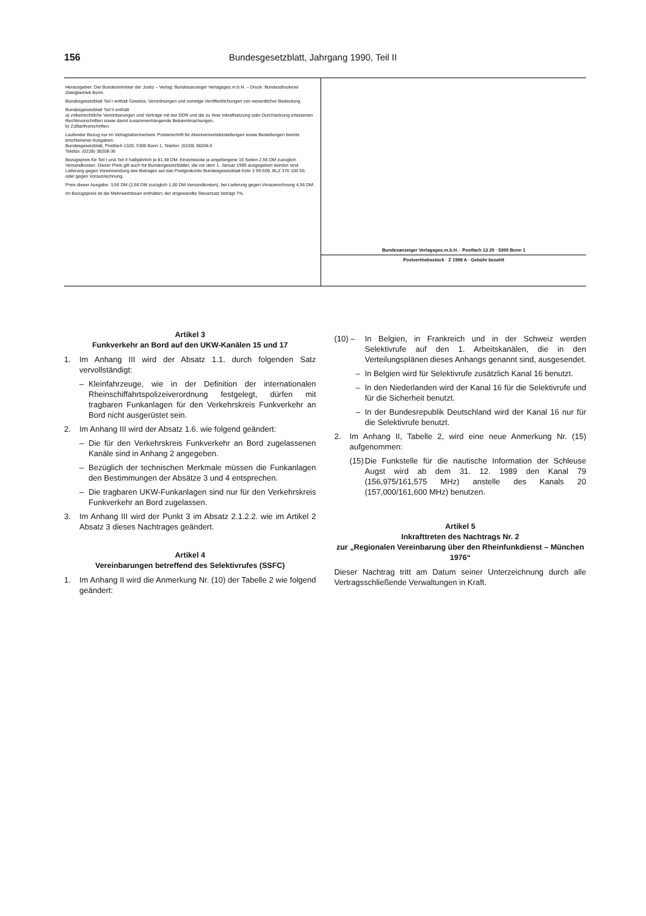156 Bundesgesetzblatt, Jahrgang 1990, Teil II
Herausgeber: Der Bundesminister der Justiz – Verlag: Bundesanzeiger Verlagsges.m.b.H. – Druck: Bundesdruckerei Zweigbetrieb Bonn.
Bundesgesetzblatt Teil I enthält Gesetze, Verordnungen und sonstige Veröffentlichungen von wesentlicher Bedeutung.
Bundesgesetzblatt Teil II enthält
a) völkerrechtliche Vereinbarungen und Verträge mit der DDR und die zu ihrer Inkraftsetzung oder Durchsetzung erlassenen Rechtsvorschriften sowie damit zusammenhängende Bekanntmachungen,
b) Zolltarifvorschriften.
Laufender Bezug nur im Verlagsabonnement. Postanschrift für Abonnementsbestellungen sowie Bestellungen bereits erschienener Ausgaben:
Bundesgesetzblatt, Postfach 1320, 5300 Bonn 1, Telefon: (0228) 38208-0
Telefax: (0228) 38208-36
Bezugspreis für Teil I und Teil II halbjährlich je 81,48 DM. Einzelstücke je angefangene 16 Seiten 2,56 DM zuzüglich Versandkosten. Dieser Preis gilt auch für Bundesgesetzblätter, die vor dem 1. Januar 1990 ausgegeben worden sind. Lieferung gegen Voreinsendung des Betrages auf das Postgirokonto Bundesgesetzblatt Köln 3 99-509, BLZ 370 100 50, oder gegen Vorausrechnung.
Preis dieser Ausgabe: 3,56 DM (2,56 DM zuzüglich 1,00 DM Versandkosten), bei Lieferung gegen Vorausrechnung 4,56 DM.
Im Bezugspreis ist die Mehrwertsteuer enthalten; der angewandte Steuersatz beträgt 7%.
Bundesanzeiger Verlagsges.m.b.H. · Postfach 13 20 · 5300 Bonn 1
Postvertriebsstück · Z 1998 A · Gebühr bezahlt
Artikel 3
Funkverkehr an Bord auf den UKW-Kanälen 15 und 17
1. Im Anhang III wird der Absatz 1.1. durch folgenden Satz vervollständigt:
– Kleinfahrzeuge, wie in der Definition der internationalen Rheinschiffahrtspolizeiverordnung festgelegt, dürfen mit tragbaren Funkanlagen für den Verkehrskreis Funkverkehr an Bord nicht ausgerüstet sein.
2. Im Anhang III wird der Absatz 1.6. wie folgend geändert:
– Die für den Verkehrskreis Funkverkehr an Bord zugelassenen Kanäle sind in Anhang 2 angegeben.
– Bezüglich der technischen Merkmale müssen die Funkanlagen den Bestimmungen der Absätze 3 und 4 entsprechen.
– Die tragbaren UKW-Funkanlagen sind nur für den Verkehrskreis Funkverkehr an Bord zugelassen.
3. Im Anhang III wird der Punkt 3 im Absatz 2.1.2.2. wie im Artikel 2 Absatz 3 dieses Nachtrages geändert.
Artikel 4
Vereinbarungen betreffend des Selektivrufes (SSFC)
1. Im Anhang II wird die Anmerkung Nr. (10) der Tabelle 2 wie folgend geändert:
(10) – In Belgien, in Frankreich und in der Schweiz werden Selektivrufe auf den 1. Arbeitskanälen, die in den Verteilungsplänen dieses Anhangs genannt sind, ausgesendet.
– In Belgien wird für Selektivrufe zusätzlich Kanal 16 benutzt.
– In den Niederlanden wird der Kanal 16 für die Selektivrufe und für die Sicherheit benutzt.
– In der Bundesrepublik Deutschland wird der Kanal 16 nur für die Selektivrufe benutzt.
2. Im Anhang II, Tabelle 2, wird eine neue Anmerkung Nr. (15) aufgenommen:
(15)
Die Funkstelle für die nautische Information der Schleuse Augst wird ab dem 31. 12. 1989 den Kanal 79 (156,975/161,575 MHz) anstelle des Kanals 20 (157,000/161,600 MHz) benutzen.
Artikel 5
Inkrafttreten des Nachtrags Nr. 2
zur „Regionalen Vereinbarung über den Rheinfunkdienst – München 1976“
Dieser Nachtrag tritt am Datum seiner Unterzeichnung durch alle Vertragsschließende Verwaltungen in Kraft.